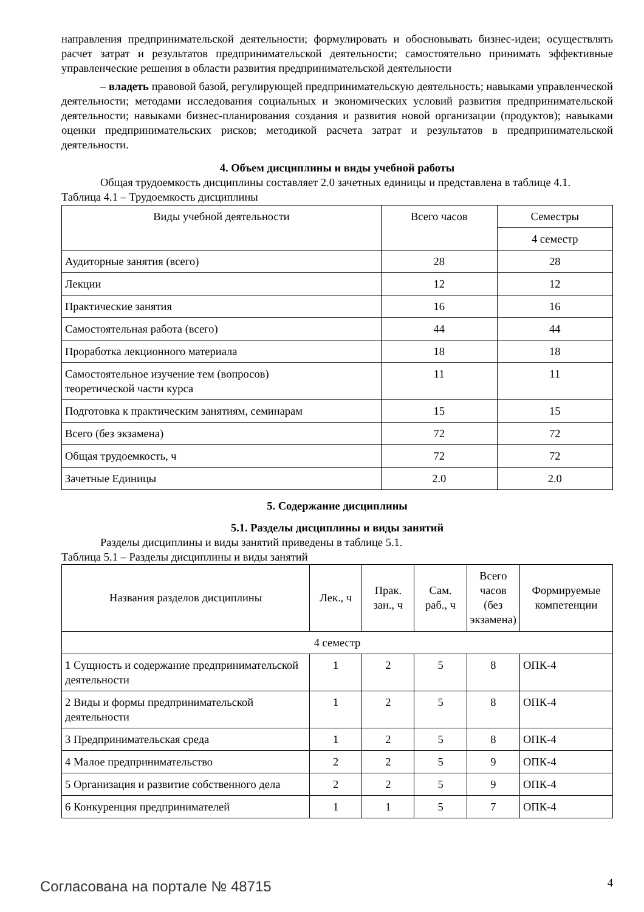направления предпринимательской деятельности; формулировать и обосновывать бизнес-идеи; осуществлять расчет затрат и результатов предпринимательской деятельности; самостоятельно принимать эффективные управленческие решения в области развития предпринимательской деятельности
– владеть правовой базой, регулирующей предпринимательскую деятельность; навыками управленческой деятельности; методами исследования социальных и экономических условий развития предпринимательской деятельности; навыками бизнес-планирования создания и развития новой организации (продуктов); навыками оценки предпринимательских рисков; методикой расчета затрат и результатов в предпринимательской деятельности.
4. Объем дисциплины и виды учебной работы
Общая трудоемкость дисциплины составляет 2.0 зачетных единицы и представлена в таблице 4.1.
Таблица 4.1 – Трудоемкость дисциплины
| Виды учебной деятельности | Всего часов | Семестры |
| --- | --- | --- |
| | | 4 семестр |
| Аудиторные занятия (всего) | 28 | 28 |
| Лекции | 12 | 12 |
| Практические занятия | 16 | 16 |
| Самостоятельная работа (всего) | 44 | 44 |
| Проработка лекционного материала | 18 | 18 |
| Самостоятельное изучение тем (вопросов) теоретической части курса | 11 | 11 |
| Подготовка к практическим занятиям, семинарам | 15 | 15 |
| Всего (без экзамена) | 72 | 72 |
| Общая трудоемкость, ч | 72 | 72 |
| Зачетные Единицы | 2.0 | 2.0 |
5. Содержание дисциплины
5.1. Разделы дисциплины и виды занятий
Разделы дисциплины и виды занятий приведены в таблице 5.1.
Таблица 5.1 – Разделы дисциплины и виды занятий
| Названия разделов дисциплины | Лек., ч | Прак. зан., ч | Сам. раб., ч | Всего часов (без экзамена) | Формируемые компетенции |
| --- | --- | --- | --- | --- | --- |
| 4 семестр | | | | | |
| 1 Сущность и содержание предпринимательской деятельности | 1 | 2 | 5 | 8 | ОПК-4 |
| 2 Виды и формы предпринимательской деятельности | 1 | 2 | 5 | 8 | ОПК-4 |
| 3 Предпринимательская среда | 1 | 2 | 5 | 8 | ОПК-4 |
| 4 Малое предпринимательство | 2 | 2 | 5 | 9 | ОПК-4 |
| 5 Организация и развитие собственного дела | 2 | 2 | 5 | 9 | ОПК-4 |
| 6 Конкуренция предпринимателей | 1 | 1 | 5 | 7 | ОПК-4 |
Согласована на портале № 48715 4